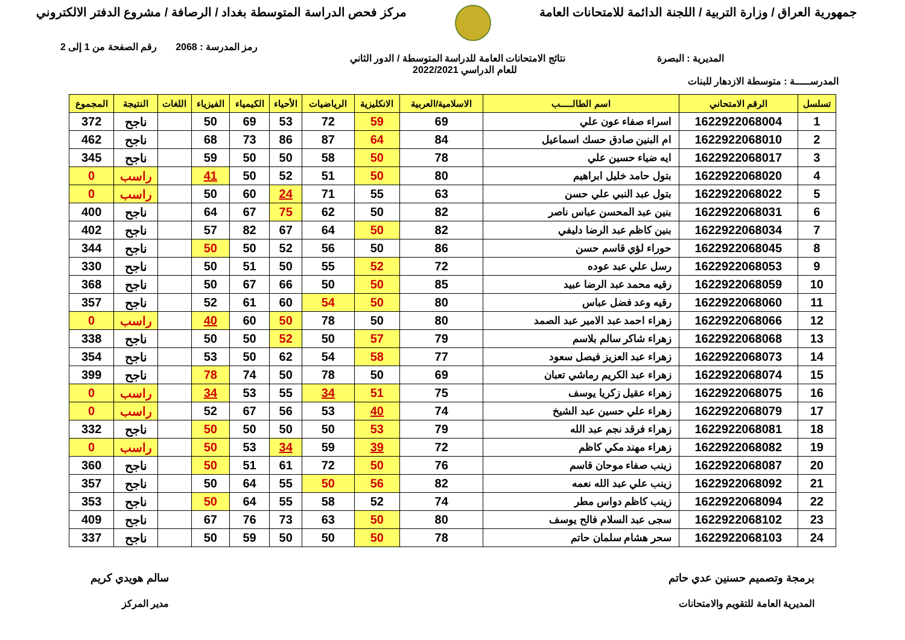جمهورية العراق / وزارة التربية / اللجنة الدائمة للامتحانات العامة
مركز فحص الدراسة المتوسطة بغداد / الرصافة / مشروع الدفتر الالكتروني
رمز المدرسة : 2068 رقم الصفحة من 1 إلى 2
المديرية : البصرة نتائج الامتحانات العامة للدراسة المتوسطة / الدور الثاني
للعام الدراسي 2022/2021
المدرســـــة : متوسطة الازدهار للبنات
| تسلسل | الرقم الامتحاني | اسم الطالـــــب | الاسلامية/العربية | الانكليزية | الرياضيات | الأحياء | الكيمياء | الفيزياء | اللغات | النتيجة | المجموع |
| --- | --- | --- | --- | --- | --- | --- | --- | --- | --- | --- | --- |
| 1 | 1622922068004 | اسراء صفاء عون علي | 69 | 59 | 72 | 53 | 69 | 50 | | ناجح | 372 |
| 2 | 1622922068010 | ام البنين صادق حسك اسماعيل | 84 | 64 | 87 | 86 | 73 | 68 | | ناجح | 462 |
| 3 | 1622922068017 | ايه ضياء حسين علي | 78 | 50 | 58 | 50 | 50 | 59 | | ناجح | 345 |
| 4 | 1622922068020 | بتول حامد خليل ابراهيم | 80 | 50 | 51 | 52 | 50 | 41 | | راسب | 0 |
| 5 | 1622922068022 | بتول عبد النبي علي حسن | 63 | 55 | 71 | 24 | 60 | 50 | | راسب | 0 |
| 6 | 1622922068031 | بنين عبد المحسن عباس ناصر | 82 | 50 | 62 | 75 | 67 | 64 | | ناجح | 400 |
| 7 | 1622922068034 | بنين كاظم عبد الرضا دليفي | 82 | 50 | 64 | 67 | 82 | 57 | | ناجح | 402 |
| 8 | 1622922068045 | حوراء لؤي قاسم حسن | 86 | 50 | 56 | 52 | 50 | 50 | | ناجح | 344 |
| 9 | 1622922068053 | رسل علي عبد عوده | 72 | 52 | 55 | 50 | 51 | 50 | | ناجح | 330 |
| 10 | 1622922068059 | رقيه محمد عبد الرضا عبيد | 85 | 50 | 50 | 66 | 67 | 50 | | ناجح | 368 |
| 11 | 1622922068060 | رقيه وعد فضل عباس | 80 | 50 | 54 | 60 | 61 | 52 | | ناجح | 357 |
| 12 | 1622922068066 | زهراء احمد عبد الامير عبد الصمد | 80 | 50 | 78 | 50 | 60 | 40 | | راسب | 0 |
| 13 | 1622922068068 | زهراء شاكر سالم بلاسم | 79 | 57 | 50 | 52 | 50 | 50 | | ناجح | 338 |
| 14 | 1622922068073 | زهراء عبد العزيز فيصل سعود | 77 | 58 | 54 | 62 | 50 | 53 | | ناجح | 354 |
| 15 | 1622922068074 | زهراء عبد الكريم رماشي تعبان | 69 | 50 | 78 | 50 | 74 | 78 | | ناجح | 399 |
| 16 | 1622922068075 | زهراء عقيل زكريا يوسف | 75 | 51 | 34 | 55 | 53 | 34 | | راسب | 0 |
| 17 | 1622922068079 | زهراء علي حسين عبد الشيخ | 74 | 40 | 53 | 56 | 67 | 52 | | راسب | 0 |
| 18 | 1622922068081 | زهراء فرقد نجم عبد الله | 79 | 53 | 50 | 50 | 50 | 50 | | ناجح | 332 |
| 19 | 1622922068082 | زهراء مهند مكي كاظم | 72 | 39 | 59 | 34 | 53 | 50 | | راسب | 0 |
| 20 | 1622922068087 | زينب صفاء موحان قاسم | 76 | 50 | 72 | 61 | 51 | 50 | | ناجح | 360 |
| 21 | 1622922068092 | زينب علي عبد الله نعمه | 82 | 56 | 50 | 55 | 64 | 50 | | ناجح | 357 |
| 22 | 1622922068094 | زينب كاظم دواس مطر | 74 | 52 | 58 | 55 | 64 | 50 | | ناجح | 353 |
| 23 | 1622922068102 | سجى عبد السلام فالح يوسف | 80 | 50 | 63 | 73 | 76 | 67 | | ناجح | 409 |
| 24 | 1622922068103 | سحر هشام سلمان حاتم | 78 | 50 | 50 | 50 | 59 | 50 | | ناجح | 337 |
برمجة وتصميم حسنين عدي حاتم
المديرية العامة للتقويم والامتحانات
سالم هويدي كريم
مدير المركز